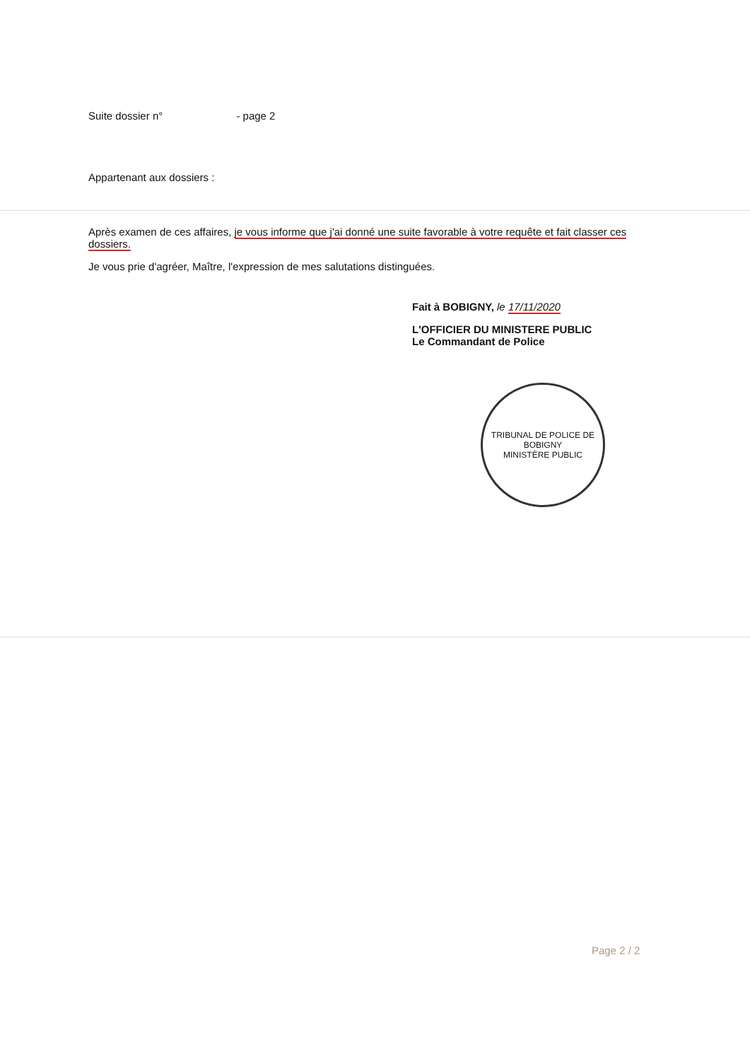Suite dossier n° - page 2
Appartenant aux dossiers :
Après examen de ces affaires, je vous informe que j'ai donné une suite favorable à votre requête et fait classer ces dossiers.
Je vous prie d'agréer, Maître, l'expression de mes salutations distinguées.
Fait à BOBIGNY, le 17/11/2020
L'OFFICIER DU MINISTERE PUBLIC
Le Commandant de Police
TRIBUNAL DE POLICE DE BOBIGNY
MINISTÈRE PUBLIC
Page 2 / 2